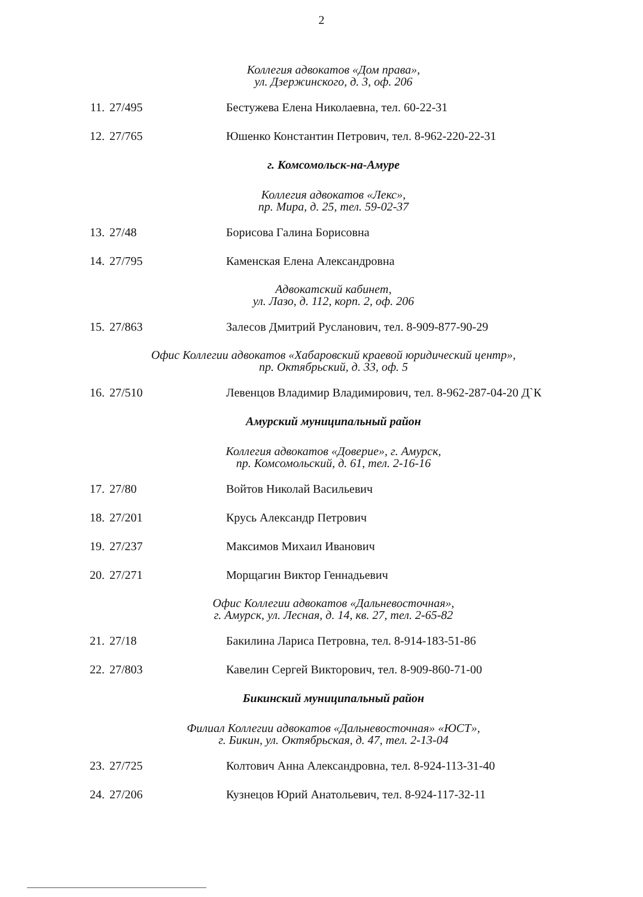2
Коллегия адвокатов «Дом права»,
ул. Дзержинского, д. 3, оф. 206
11. 27/495 Бестужева Елена Николаевна, тел. 60-22-31
12. 27/765 Юшенко Константин Петрович, тел. 8-962-220-22-31
г. Комсомольск-на-Амуре
Коллегия адвокатов «Лекс»,
пр. Мира, д. 25, тел. 59-02-37
13. 27/48 Борисова Галина Борисовна
14. 27/795 Каменская Елена Александровна
Адвокатский кабинет,
ул. Лазо, д. 112, корп. 2, оф. 206
15. 27/863 Залесов Дмитрий Русланович, тел. 8-909-877-90-29
Офис Коллегии адвокатов «Хабаровский краевой юридический центр»,
пр. Октябрьский, д. 33, оф. 5
16. 27/510 Левенцов Владимир Владимирович, тел. 8-962-287-04-20 Д`К
Амурский муниципальный район
Коллегия адвокатов «Доверие», г. Амурск,
пр. Комсомольский, д. 61, тел. 2-16-16
17. 27/80 Войтов Николай Васильевич
18. 27/201 Крусь Александр Петрович
19. 27/237 Максимов Михаил Иванович
20. 27/271 Морщагин Виктор Геннадьевич
Офис Коллегии адвокатов «Дальневосточная»,
г. Амурск, ул. Лесная, д. 14, кв. 27, тел. 2-65-82
21. 27/18 Бакилина Лариса Петровна, тел. 8-914-183-51-86
22. 27/803 Кавелин Сергей Викторович, тел. 8-909-860-71-00
Бикинский муниципальный район
Филиал Коллегии адвокатов «Дальневосточная» «ЮСТ»,
г. Бикин, ул. Октябрьская, д. 47, тел. 2-13-04
23. 27/725 Колтович Анна Александровна, тел. 8-924-113-31-40
24. 27/206 Кузнецов Юрий Анатольевич, тел. 8-924-117-32-11